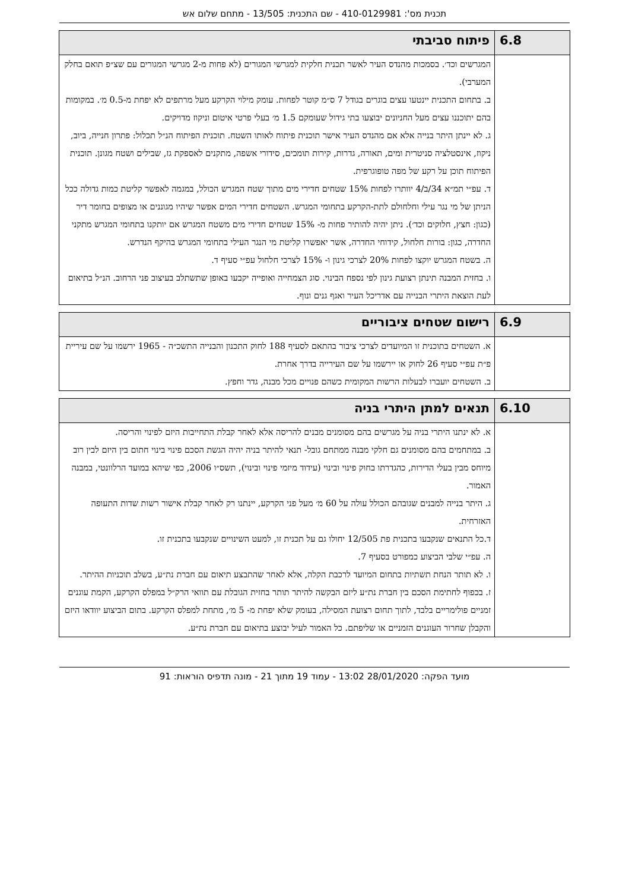תכנית מס': 410-0129981 - שם התכנית: 13/505 - מתחם שלום אש
| 6.8 | פיתוח סביבתי |
| --- | --- |
| | המגרשים וכד׳. בסמכות מהנדס העיר לאשר תכנית חלקית למגרשי המגורים (לא פחות מ-2 מגרשי המגורים עם שצ״פ תואם בחלק המערבי). ב. בתחום התכנית יינטעו עצים בוגרים בגודל 7 ס״מ קוטר לפחות. עומק מילוי הקרקע מעל מרתפים לא יפחת מ-0.5 מ׳. במקומות בהם יתוכננו עצים מעל החניונים יבוצעו בתי גידול שעומקם 1.5 מ׳ בעלי פרטי איטום וניקוז מדויקים. ג. לא יינתן היתר בנייה אלא אם מהנדס העיר אישר תוכנית פיתוח לאותו השטח. תוכנית הפיתוח הנ״ל תכלול: פתרון חנייה, ביוב, ניקוז, אינסטלציה סניטרית ומים, תאורה, גדרות, קירות תומכים, סידורי אשפה, מתקנים לאספקת גז, שבילים ושטח מגונן. תוכנית הפיתוח תוכן על רקע של מפה טופוגרפית. ד. עפ״י תמ״א 34/ב/4 יוותרו לפחות 15% שטחים חדירי מים מתוך שטח המגרש הכולל, במגמה לאפשר קליטת כמות גדולה ככל הניתן של מי נגר עילי וחלחולם לתת-הקרקע בתחומי המגרש. השטחים חדירי המים אפשר שיהיו מגוננים או מצופים בחומר דיר (כגון: חצץ, חלוקים וכד׳). ניתן יהיה להותיר פחות מ- 15% שטחים חדירי מים משטח המגרש אם יותקנו בתחומי המגרש מתקני החדרה, כגון: בורות חלחול, קידוחי החדרה, אשר יאפשרו קליטת מי הנגר העילי בתחומי המגרש בהיקף הנדרש. ה. בשטח המגרש יוקצו לפחות 20% לצרכי גינון ו- 15% לצרכי חלחול עפ״י סעיף ד. ו. בחזית המבנה תינתן רצועת גינון לפי נספח הבינוי. סוג הצמחייה ואופייה יקבעו באופן שתשתלב בעיצוב פני הרחוב. הנ״ל בתיאום לעת הוצאת היתרי הבנייה עם אדריכל העיר ואגף גנים ונוף. |
| 6.9 | רישום שטחים ציבוריים |
| --- | --- |
| | א. השטחים בתוכנית זו המיועדים לצרכי ציבור בהתאם לסעיף 188 לחוק התכנון והבנייה התשכ״ה - 1965 ירשמו על שם עיריית פ״ת עפ״י סעיף 26 לחוק או יירשמו על שם העירייה בדרך אחרת. ב. השטחים יועברו לבעלות הרשות המקומית כשהם פנויים מכל מבנה, גדר וחפץ. |
| 6.10 | תנאים למתן היתרי בניה |
| --- | --- |
| | א. לא ינתנו היתרי בניה על מגרשים בהם מסומנים מבנים להריסה אלא לאחר קבלת התחייבות היזם לפינוי והריסה. ב. במתחמים בהם מסומנים גם חלקי מבנה ממתחם גובל- תנאי להיתר בניה יהיה הגשת הסכם פינוי בינוי חתום בין היזם לבין רוב מיוחס מבין בעלי הדירות, כהגדרתו בחוק פינוי ובינוי (עידוד מיזמי פינוי ובינוי), תשס״ו 2006, כפי שיהא במועד הרלוונטי, במבנה האמור. ג. היתר בנייה למבנים שגובהם הכולל עולה על 60 מ׳ מעל פני הקרקע, יינתנו רק לאחר קבלת אישור רשות שדות התעופה האזרחית. ד.כל התנאים שנקבעו בתכנית פת 12/505 יחולו גם על תכנית זו, למעט השינויים שנקבעו בתכנית זו. ה. עפ״י שלבי הביצוע כמפורט בסעיף 7. ו. לא תותר הנחת תשתיות בתחום המיועד לרכבת הקלה, אלא לאחר שהתבצע תיאום עם חברת נת״ע, בשלב תוכניות ההיתר. ז. בכפוף לחתימת הסכם בין חברת נת״ע ליזם הבקשה להיתר תותר בחזית הגובלת עם תוואי הרק״ל במפלס הקרקע, הקמת עוגנים זמניים פולימריים בלבד, לתוך תחום רצועת המסילה, בעומק שלא יפחת מ- 5 מ׳, מתחת למפלס הקרקע. בתום הביצוע יוודאו היזם והקבלן שחרור העוגנים הזמניים או שליפתם. כל האמור לעיל יבוצע בתיאום עם חברת נת״ע. |
מועד הפקה: 28/01/2020 13:02 - עמוד 19 מתוך 21 - מונה תדפיס הוראות: 91